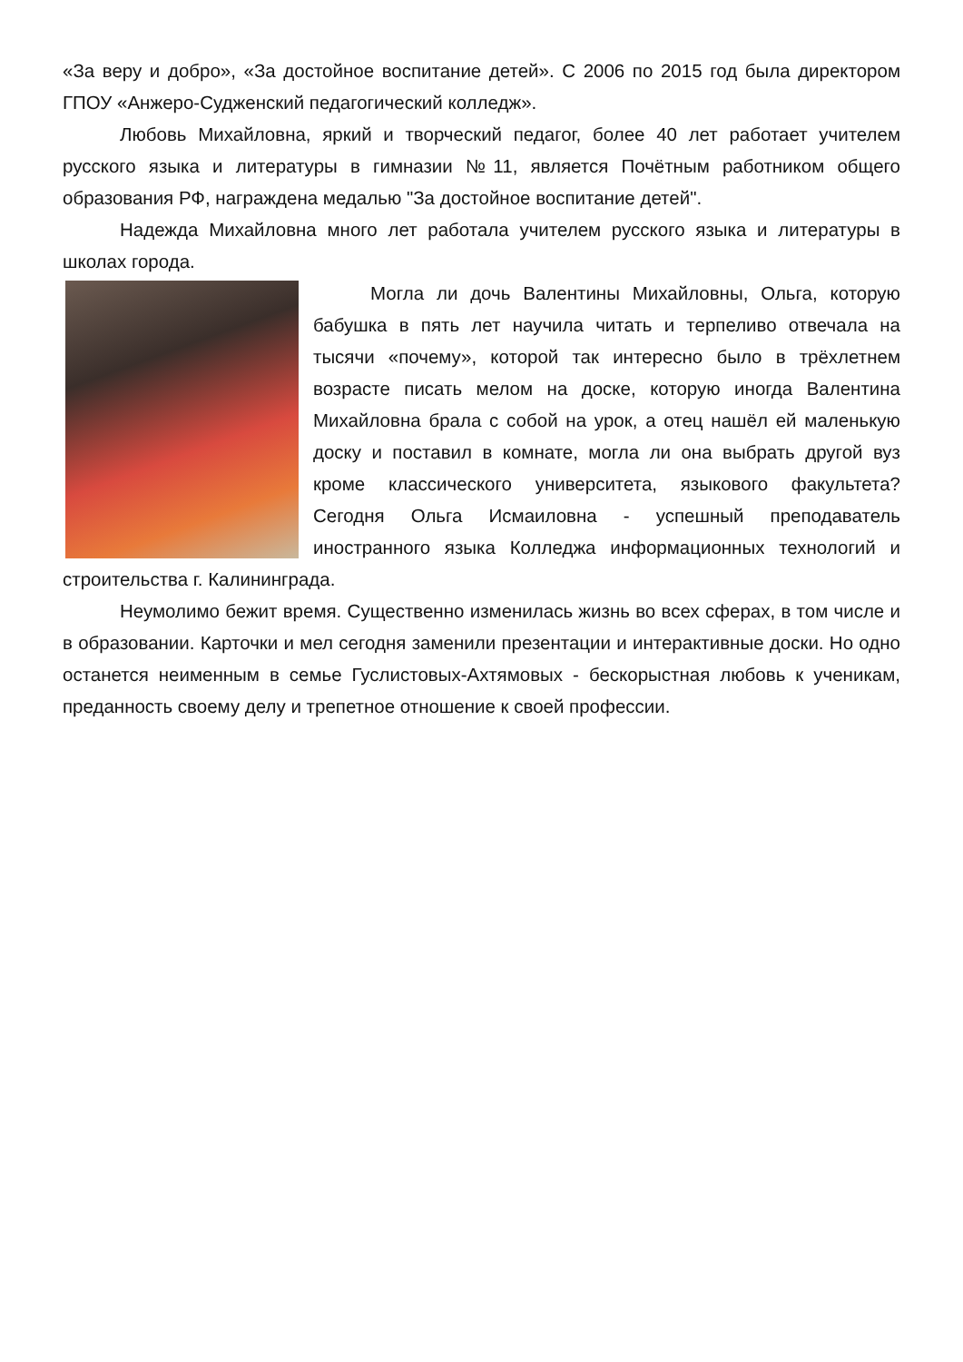«За веру и добро», «За достойное воспитание детей». С 2006 по 2015 год была директором ГПОУ «Анжеро-Судженский педагогический колледж».
Любовь Михайловна, яркий и творческий педагог, более 40 лет работает учителем русского языка и литературы в гимназии №11, является Почётным работником общего образования РФ, награждена медалью "За достойное воспитание детей".
Надежда Михайловна много лет работала учителем русского языка и литературы в школах города.
Могла ли дочь Валентины Михайловны, Ольга, которую бабушка в пять лет научила читать и терпеливо отвечала на тысячи «почему», которой так интересно было в трёхлетнем возрасте писать мелом на доске, которую иногда Валентина Михайловна брала с собой на урок, а отец нашёл ей маленькую доску и поставил в комнате, могла ли она выбрать другой вуз кроме классического университета, языкового факультета? Сегодня Ольга Исмаиловна - успешный преподаватель иностранного языка Колледжа информационных технологий и строительства г. Калининграда.
Неумолимо бежит время. Существенно изменилась жизнь во всех сферах, в том числе и в образовании. Карточки и мел сегодня заменили презентации и интерактивные доски. Но одно останется неименным в семье Гуслистовых-Ахтямовых - бескорыстная любовь к ученикам, преданность своему делу и трепетное отношение к своей профессии.